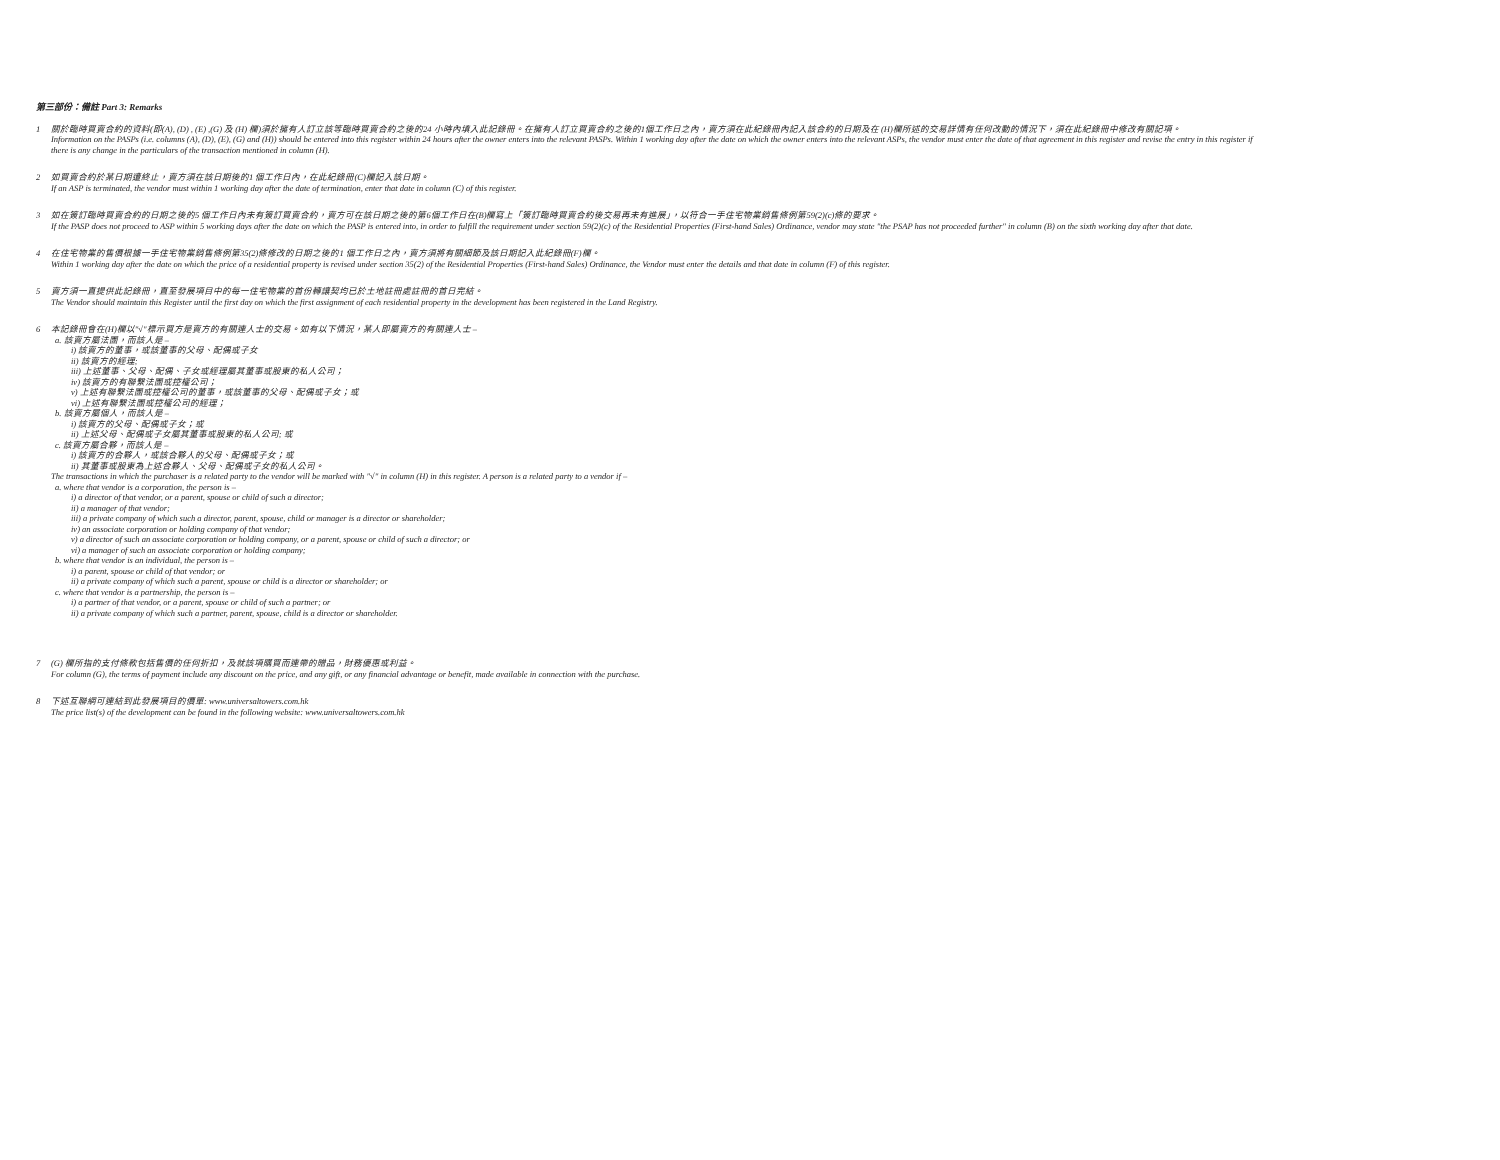第三部份：備註 Part 3: Remarks
1 關於臨時買賣合約的資料(即(A), (D) , (E) ,(G) 及 (H) 欄)須於擁有人訂立該等臨時買賣合約之後的24 小時內填入此記錄冊。在擁有人訂立買賣合約之後的1個工作日之內，賣方須在此紀錄冊內記入該合約的日期及在 (H)欄所述的交易詳情有任何改動的情況下，須在此紀錄冊中修改有關記項。
Information on the PASPs (i.e. columns (A), (D), (E), (G) and (H)) should be entered into this register within 24 hours after the owner enters into the relevant PASPs. Within 1 working day after the date on which the owner enters into the relevant ASPs, the vendor must enter the date of that agreement in this register and revise the entry in this register if there is any change in the particulars of the transaction mentioned in column (H).
2 如買賣合約於某日期遭終止，賣方須在該日期後的1 個工作日內，在此紀錄冊(C)欄記入該日期。
If an ASP is terminated, the vendor must within 1 working day after the date of termination, enter that date in column (C) of this register.
3 如在簽訂臨時買賣合約的日期之後的5 個工作日內未有簽訂買賣合約，賣方可在該日期之後的第6個工作日在(B)欄寫上「簽訂臨時買賣合約後交易再未有進展」，以符合一手住宅物業銷售條例第59(2)(c)條的要求。
If the PASP does not proceed to ASP within 5 working days after the date on which the PASP is entered into, in order to fulfill the requirement under section 59(2)(c) of the Residential Properties (First-hand Sales) Ordinance, vendor may state "the PSAP has not proceeded further" in column (B) on the sixth working day after that date.
4 在住宅物業的售價根據一手住宅物業銷售條例第35(2)條修改的日期之後的1 個工作日之內，賣方須將有關細節及該日期記入此紀錄冊(F)欄。
Within 1 working day after the date on which the price of a residential property is revised under section 35(2) of the Residential Properties (First-hand Sales) Ordinance, the Vendor must enter the details and that date in column (F) of this register.
5 賣方須一直提供此記錄冊，直至發展項目中的每一住宅物業的首份轉讓契均已於土地註冊處註冊的首日完結。
The Vendor should maintain this Register until the first day on which the first assignment of each residential property in the development has been registered in the Land Registry.
6 本記錄冊會在(H)欄以"√"標示買方是賣方的有關連人士的交易。如有以下情況，某人即屬賣方的有關連人士 –
a. 該賣方屬法團，而該人是 –
i) 該賣方的董事，或該董事的父母、配偶或子女
ii) 該賣方的經理;
iii) 上述董事、父母、配偶、子女或經理屬其董事或股東的私人公司；
iv) 該賣方的有聯繫法團或控權公司；
v) 上述有聯繫法團或控權公司的董事，或該董事的父母、配偶或子女；或
vi) 上述有聯繫法團或控權公司的經理；
b. 該賣方屬個人，而該人是 –
i) 該賣方的父母、配偶或子女；或
ii) 上述父母、配偶或子女屬其董事或股東的私人公司; 或
c. 該賣方屬合夥，而該人是 –
i) 該賣方的合夥人，或該合夥人的父母、配偶或子女；或
ii) 其董事或股東為上述合夥人、父母、配偶或子女的私人公司。
The transactions in which the purchaser is a related party to the vendor will be marked with "√" in column (H) in this register. A person is a related party to a vendor if –
a. where that vendor is a corporation, the person is –
i) a director of that vendor, or a parent, spouse or child of such a director;
ii) a manager of that vendor;
iii) a private company of which such a director, parent, spouse, child or manager is a director or shareholder;
iv) an associate corporation or holding company of that vendor;
v) a director of such an associate corporation or holding company, or a parent, spouse or child of such a director; or
vi) a manager of such an associate corporation or holding company;
b. where that vendor is an individual, the person is –
i) a parent, spouse or child of that vendor; or
ii) a private company of which such a parent, spouse or child is a director or shareholder; or
c. where that vendor is a partnership, the person is –
i) a partner of that vendor, or a parent, spouse or child of such a partner; or
ii) a private company of which such a partner, parent, spouse, child is a director or shareholder.
7 (G) 欄所指的支付條款包括售價的任何折扣，及就該項購買而連帶的贈品，財務優惠或利益。
For column (G), the terms of payment include any discount on the price, and any gift, or any financial advantage or benefit, made available in connection with the purchase.
8 下述互聯網可連結到此發展項目的價單: www.universaltowers.com.hk
The price list(s) of the development can be found in the following website: www.universaltowers.com.hk